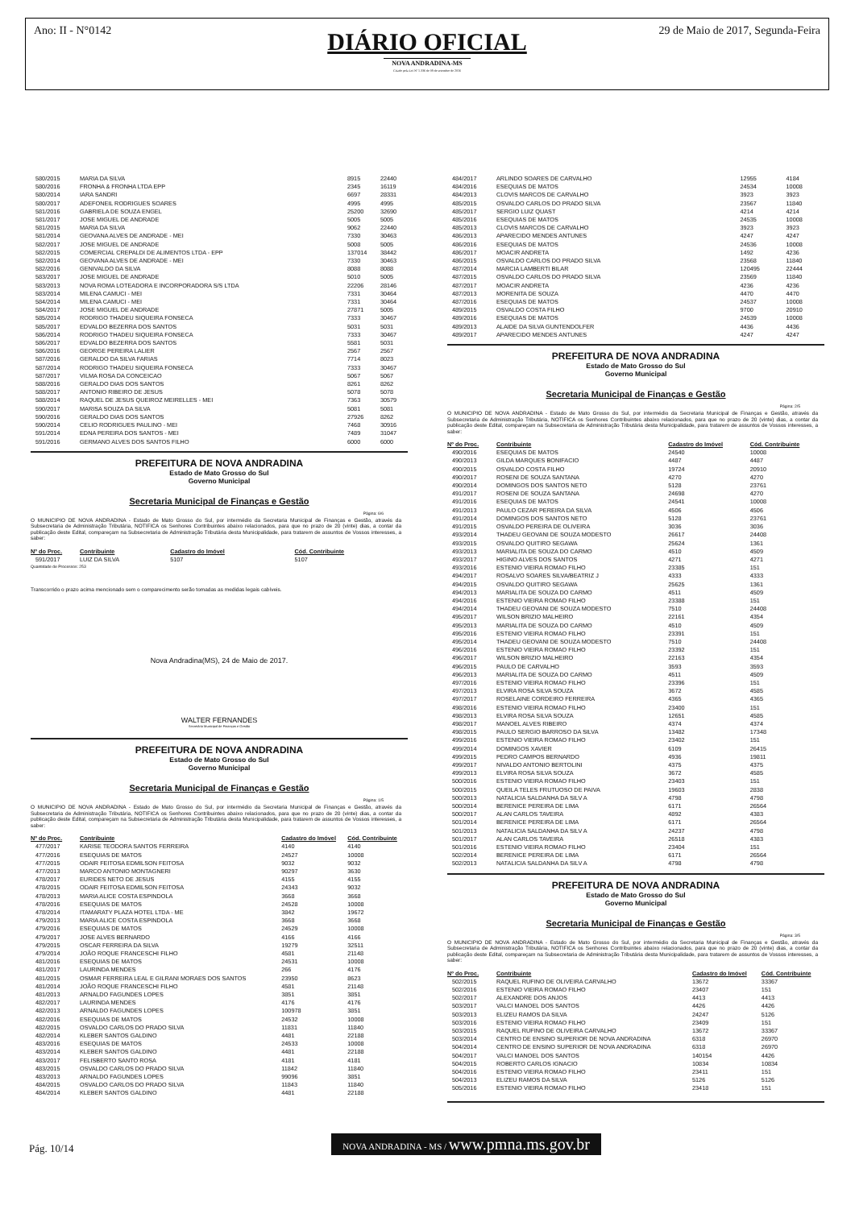Ano: II - N°0142
DIÁRIO OFICIAL
NOVA ANDRADINA-MS
Criado pela Lei Nº 1.336 de 09 de setembro de 2016
29 de Maio de 2017, Segunda-Feira
| 580/2015 | MARIA DA SILVA | 8915 | 22440 |
| 580/2016 | FRONHA & FRONHA LTDA EPP | 2345 | 16119 |
| 580/2014 | IARA SANDRI | 6697 | 28331 |
| 580/2017 | ADEFONEIL RODRIGUES SOARES | 4995 | 4995 |
| 581/2016 | GABRIELA DE SOUZA ENGEL | 25200 | 32690 |
| 581/2017 | JOSE MIGUEL DE ANDRADE | 5005 | 5005 |
| 581/2015 | MARIA DA SILVA | 9062 | 22440 |
| 581/2014 | GEOVANA ALVES DE ANDRADE - MEI | 7330 | 30463 |
| 582/2017 | JOSE MIGUEL DE ANDRADE | 5008 | 5005 |
| 582/2015 | COMERCIAL CREPALDI DE ALIMENTOS LTDA - EPP | 137014 | 38442 |
| 582/2014 | GEOVANA ALVES DE ANDRADE - MEI | 7330 | 30463 |
| 582/2016 | GENIVALDO DA SILVA | 8088 | 8088 |
| 583/2017 | JOSE MIGUEL DE ANDRADE | 5010 | 5005 |
| 583/2013 | NOVA ROMA LOTEADORA E INCORPORADORA S/S LTDA | 22206 | 28146 |
| 583/2014 | MILENA CAMUCI - MEI | 7331 | 30464 |
| 584/2014 | MILENA CAMUCI - MEI | 7331 | 30464 |
| 584/2017 | JOSE MIGUEL DE ANDRADE | 27871 | 5005 |
| 585/2014 | RODRIGO THADEU SIQUEIRA FONSECA | 7333 | 30467 |
| 585/2017 | EDVALDO BEZERRA DOS SANTOS | 5031 | 5031 |
| 586/2014 | RODRIGO THADEU SIQUEIRA FONSECA | 7333 | 30467 |
| 586/2017 | EDVALDO BEZERRA DOS SANTOS | 5581 | 5031 |
| 586/2016 | GEORGE PEREIRA LALIER | 2567 | 2567 |
| 587/2016 | GERALDO DA SILVA FARIAS | 7714 | 8023 |
| 587/2014 | RODRIGO THADEU SIQUEIRA FONSECA | 7333 | 30467 |
| 587/2017 | VILMA ROSA DA CONCEICAO | 5067 | 5067 |
| 588/2016 | GERALDO DIAS DOS SANTOS | 8261 | 8262 |
| 588/2017 | ANTONIO RIBEIRO DE JESUS | 5078 | 5078 |
| 588/2014 | RAQUEL DE JESUS QUEIROZ MEIRELLES - MEI | 7363 | 30579 |
| 590/2017 | MARISA SOUZA DA SILVA | 5081 | 5081 |
| 590/2016 | GERALDO DIAS DOS SANTOS | 27926 | 8262 |
| 590/2014 | CELIO RODRIGUES PAULINO - MEI | 7468 | 30916 |
| 591/2014 | EDNA PEREIRA DOS SANTOS - MEI | 7489 | 31047 |
| 591/2016 | GERMANO ALVES DOS SANTOS FILHO | 6000 | 6000 |
PREFEITURA DE NOVA ANDRADINA
Estado de Mato Grosso do Sul
Governo Municipal
Secretaria Municipal de Finanças e Gestão
Página: 6/6
O MUNICIPIO DE NOVA ANDRADINA - Estado de Mato Grosso do Sul, por intermédio da Secretaria Municipal de Finanças e Gestão, através da Subsecretaria de Administração Tributária, NOTIFICA os Senhores Contribuintes abaixo relacionados, para que no prazo de 20 (vinte) dias, a contar da publicação deste Edital, compareçam na Subsecretaria de Administração Tributária desta Municipalidade, para tratarem de assuntos de Vossos interesses, a saber:
| Nº do Proc. | Contribuinte | Cadastro do Imóvel | Cód. Contribuinte |
| --- | --- | --- | --- |
| 591/2017 | LUIZ DA SILVA | 5107 | 5107 |
Quantidade de Processos: 253
Transcorrido o prazo acima mencionado sem o comparecimento serão tomadas as medidas legais cabíveis.
Nova Andradina(MS), 24 de Maio de 2017.
WALTER FERNANDES
Secretário Municipal de Finanças e Gestão
PREFEITURA DE NOVA ANDRADINA
Estado de Mato Grosso do Sul
Governo Municipal
Secretaria Municipal de Finanças e Gestão
Página: 1/5
O MUNICIPIO DE NOVA ANDRADINA - Estado de Mato Grosso do Sul, por intermédio da Secretaria Municipal de Finanças e Gestão, através da Subsecretaria de Administração Tributária, NOTIFICA os Senhores Contribuintes abaixo relacionados, para que no prazo de 20 (vinte) dias, a contar da publicação deste Edital, compareçam na Subsecretaria de Administração Tributária desta Municipalidade, para tratarem de assuntos de Vossos interesses, a saber:
| Nº do Proc. | Contribuinte | Cadastro do Imóvel | Cód. Contribuinte |
| --- | --- | --- | --- |
| 477/2017 | KARISE TEODORA SANTOS FERREIRA | 4140 | 4140 |
| 477/2016 | ESEQUIAS DE MATOS | 24527 | 10008 |
| 477/2015 | ODAIR FEITOSA EDMILSON FEITOSA | 9032 | 9032 |
| 477/2013 | MARCO ANTONIO MONTAGNERI | 90297 | 3630 |
| 478/2017 | EURIDES NETO DE JESUS | 4155 | 4155 |
| 478/2015 | ODAIR FEITOSA EDMILSON FEITOSA | 24343 | 9032 |
| 478/2013 | MARIA ALICE COSTA ESPINDOLA | 3668 | 3668 |
| 478/2016 | ESEQUIAS DE MATOS | 24528 | 10008 |
| 478/2014 | ITAMARATY PLAZA HOTEL LTDA - ME | 3842 | 19672 |
| 479/2013 | MARIA ALICE COSTA ESPINDOLA | 3668 | 3668 |
| 479/2016 | ESEQUIAS DE MATOS | 24529 | 10008 |
| 479/2017 | JOSE ALVES BERNARDO | 4166 | 4166 |
| 479/2015 | OSCAR FERREIRA DA SILVA | 19279 | 32511 |
| 479/2014 | JOÃO ROQUE FRANCESCHI FILHO | 4581 | 21148 |
| 481/2016 | ESEQUIAS DE MATOS | 24531 | 10008 |
| 481/2017 | LAURINDA MENDES | 266 | 4176 |
| 481/2015 | OSMAR FERREIRA LEAL E GILRANI MORAES DOS SANTOS | 23950 | 8623 |
| 481/2014 | JOÃO ROQUE FRANCESCHI FILHO | 4581 | 21148 |
| 481/2013 | ARNALDO FAGUNDES LOPES | 3851 | 3851 |
| 482/2017 | LAURINDA MENDES | 4176 | 4176 |
| 482/2013 | ARNALDO FAGUNDES LOPES | 100978 | 3851 |
| 482/2016 | ESEQUIAS DE MATOS | 24532 | 10008 |
| 482/2015 | OSVALDO CARLOS DO PRADO SILVA | 11831 | 11840 |
| 482/2014 | KLEBER SANTOS GALDINO | 4481 | 22188 |
| 483/2016 | ESEQUIAS DE MATOS | 24533 | 10008 |
| 483/2014 | KLEBER SANTOS GALDINO | 4481 | 22188 |
| 483/2017 | FELISBERTO SANTO ROSA | 4181 | 4181 |
| 483/2015 | OSVALDO CARLOS DO PRADO SILVA | 11842 | 11840 |
| 483/2013 | ARNALDO FAGUNDES LOPES | 99096 | 3851 |
| 484/2015 | OSVALDO CARLOS DO PRADO SILVA | 11843 | 11840 |
| 484/2014 | KLEBER SANTOS GALDINO | 4481 | 22188 |
| 484/2017 | ARLINDO SOARES DE CARVALHO | 12955 | 4184 |
| 484/2016 | ESEQUIAS DE MATOS | 24534 | 10008 |
| 484/2013 | CLOVIS MARCOS DE CARVALHO | 3923 | 3923 |
| 485/2015 | OSVALDO CARLOS DO PRADO SILVA | 23567 | 11840 |
| 485/2017 | SERGIO LUIZ QUAST | 4214 | 4214 |
| 485/2016 | ESEQUIAS DE MATOS | 24535 | 10008 |
| 485/2013 | CLOVIS MARCOS DE CARVALHO | 3923 | 3923 |
| 486/2013 | APARECIDO MENDES ANTUNES | 4247 | 4247 |
| 486/2016 | ESEQUIAS DE MATOS | 24536 | 10008 |
| 486/2017 | MOACIR ANDRETA | 1492 | 4236 |
| 486/2015 | OSVALDO CARLOS DO PRADO SILVA | 23568 | 11840 |
| 487/2014 | MARCIA LAMBERTI BILAR | 120495 | 22444 |
| 487/2015 | OSVALDO CARLOS DO PRADO SILVA | 23569 | 11840 |
| 487/2017 | MOACIR ANDRETA | 4236 | 4236 |
| 487/2013 | MORENITA DE SOUZA | 4470 | 4470 |
| 487/2016 | ESEQUIAS DE MATOS | 24537 | 10008 |
| 489/2015 | OSVALDO COSTA FILHO | 9700 | 20910 |
| 489/2016 | ESEQUIAS DE MATOS | 24539 | 10008 |
| 489/2013 | ALAIDE DA SILVA GUNTENDOLFER | 4436 | 4436 |
| 489/2017 | APARECIDO MENDES ANTUNES | 4247 | 4247 |
PREFEITURA DE NOVA ANDRADINA
Estado de Mato Grosso do Sul
Governo Municipal
Secretaria Municipal de Finanças e Gestão
Página: 2/5
O MUNICIPIO DE NOVA ANDRADINA - Estado de Mato Grosso do Sul, por intermédio da Secretaria Municipal de Finanças e Gestão, através da Subsecretaria de Administração Tributária, NOTIFICA os Senhores Contribuintes abaixo relacionados, para que no prazo de 20 (vinte) dias, a contar da publicação deste Edital, compareçam na Subsecretaria de Administração Tributária desta Municipalidade, para tratarem de assuntos de Vossos interesses, a saber:
| Nº do Proc. | Contribuinte | Cadastro do Imóvel | Cód. Contribuinte |
| --- | --- | --- | --- |
| 490/2016 | ESEQUIAS DE MATOS | 24540 | 10008 |
| 490/2013 | GILDA MARQUES BONIFACIO | 4487 | 4487 |
| 490/2015 | OSVALDO COSTA FILHO | 19724 | 20910 |
| 490/2017 | ROSENI DE SOUZA SANTANA | 4270 | 4270 |
| 490/2014 | DOMINGOS DOS SANTOS NETO | 5128 | 23761 |
| 491/2017 | ROSENI DE SOUZA SANTANA | 24698 | 4270 |
| 491/2016 | ESEQUIAS DE MATOS | 24541 | 10008 |
| 491/2013 | PAULO CEZAR PEREIRA DA SILVA | 4506 | 4506 |
| 491/2014 | DOMINGOS DOS SANTOS NETO | 5128 | 23761 |
| 491/2015 | OSVALDO PEREIRA DE OLIVEIRA | 3036 | 3036 |
| 493/2014 | THADEU GEOVANI DE SOUZA MODESTO | 26617 | 24408 |
| 493/2015 | OSVALDO QUITIRO SEGAWA | 25624 | 1361 |
| 493/2013 | MARIALITA DE SOUZA DO CARMO | 4510 | 4509 |
| 493/2017 | HIGINO ALVES DOS SANTOS | 4271 | 4271 |
| 493/2016 | ESTENIO VIEIRA ROMAO FILHO | 23385 | 151 |
| 494/2017 | ROSALVO SOARES SILVA/BEATRIZ J | 4333 | 4333 |
| 494/2015 | OSVALDO QUITIRO SEGAWA | 25625 | 1361 |
| 494/2013 | MARIALITA DE SOUZA DO CARMO | 4511 | 4509 |
| 494/2016 | ESTENIO VIEIRA ROMAO FILHO | 23388 | 151 |
| 494/2014 | THADEU GEOVANI DE SOUZA MODESTO | 7510 | 24408 |
| 495/2017 | WILSON BRIZIO MALHEIRO | 22161 | 4354 |
| 495/2013 | MARIALITA DE SOUZA DO CARMO | 4510 | 4509 |
| 495/2016 | ESTENIO VIEIRA ROMAO FILHO | 23391 | 151 |
| 495/2014 | THADEU GEOVANI DE SOUZA MODESTO | 7510 | 24408 |
| 496/2016 | ESTENIO VIEIRA ROMAO FILHO | 23392 | 151 |
| 496/2017 | WILSON BRIZIO MALHEIRO | 22163 | 4354 |
| 496/2015 | PAULO DE CARVALHO | 3593 | 3593 |
| 496/2013 | MARIALITA DE SOUZA DO CARMO | 4511 | 4509 |
| 497/2016 | ESTENIO VIEIRA ROMAO FILHO | 23396 | 151 |
| 497/2013 | ELVIRA ROSA SILVA SOUZA | 3672 | 4585 |
| 497/2017 | ROSELAINE CORDEIRO FERREIRA | 4365 | 4365 |
| 498/2016 | ESTENIO VIEIRA ROMAO FILHO | 23400 | 151 |
| 498/2013 | ELVIRA ROSA SILVA SOUZA | 12651 | 4585 |
| 498/2017 | MANOEL ALVES RIBEIRO | 4374 | 4374 |
| 498/2015 | PAULO SERGIO BARROSO DA SILVA | 13482 | 17348 |
| 499/2016 | ESTENIO VIEIRA ROMAO FILHO | 23402 | 151 |
| 499/2014 | DOMINGOS XAVIER | 6109 | 26415 |
| 499/2015 | PEDRO CAMPOS BERNARDO | 4936 | 19811 |
| 499/2017 | NIVALDO ANTONIO BERTOLINI | 4375 | 4375 |
| 499/2013 | ELVIRA ROSA SILVA SOUZA | 3672 | 4585 |
| 500/2016 | ESTENIO VIEIRA ROMAO FILHO | 23403 | 151 |
| 500/2015 | QUEILA TELES FRUTUOSO DE PAIVA | 19603 | 2838 |
| 500/2013 | NATALICIA SALDANHA DA SILV A | 4798 | 4798 |
| 500/2014 | BERENICE PEREIRA DE LIMA | 6171 | 26564 |
| 500/2017 | ALAN CARLOS TAVEIRA | 4892 | 4383 |
| 501/2014 | BERENICE PEREIRA DE LIMA | 6171 | 26564 |
| 501/2013 | NATALICIA SALDANHA DA SILV A | 24237 | 4798 |
| 501/2017 | ALAN CARLOS TAVEIRA | 26518 | 4383 |
| 501/2016 | ESTENIO VIEIRA ROMAO FILHO | 23404 | 151 |
| 502/2014 | BERENICE PEREIRA DE LIMA | 6171 | 26564 |
| 502/2013 | NATALICIA SALDANHA DA SILV A | 4798 | 4798 |
PREFEITURA DE NOVA ANDRADINA
Estado de Mato Grosso do Sul
Governo Municipal
Secretaria Municipal de Finanças e Gestão
Página: 3/5
O MUNICIPIO DE NOVA ANDRADINA - Estado de Mato Grosso do Sul, por intermédio da Secretaria Municipal de Finanças e Gestão, através da Subsecretaria de Administração Tributária, NOTIFICA os Senhores Contribuintes abaixo relacionados, para que no prazo de 20 (vinte) dias, a contar da publicação deste Edital, compareçam na Subsecretaria de Administração Tributária desta Municipalidade, para tratarem de assuntos de Vossos interesses, a saber:
| Nº do Proc. | Contribuinte | Cadastro do Imóvel | Cód. Contribuinte |
| --- | --- | --- | --- |
| 502/2015 | RAQUEL RUFINO DE OLIVEIRA CARVALHO | 13672 | 33367 |
| 502/2016 | ESTENIO VIEIRA ROMAO FILHO | 23407 | 151 |
| 502/2017 | ALEXANDRE DOS ANJOS | 4413 | 4413 |
| 503/2017 | VALCI MANOEL DOS SANTOS | 4426 | 4426 |
| 503/2013 | ELIZEU RAMOS DA SILVA | 24247 | 5126 |
| 503/2016 | ESTENIO VIEIRA ROMAO FILHO | 23409 | 151 |
| 503/2015 | RAQUEL RUFINO DE OLIVEIRA CARVALHO | 13672 | 33367 |
| 503/2014 | CENTRO DE ENSINO SUPERIOR DE NOVA ANDRADINA | 6318 | 26970 |
| 504/2014 | CENTRO DE ENSINO SUPERIOR DE NOVA ANDRADINA | 6318 | 26970 |
| 504/2017 | VALCI MANOEL DOS SANTOS | 140154 | 4426 |
| 504/2015 | ROBERTO CARLOS IGNACIO | 10834 | 10834 |
| 504/2016 | ESTENIO VIEIRA ROMAO FILHO | 23411 | 151 |
| 504/2013 | ELIZEU RAMOS DA SILVA | 5126 | 5126 |
| 505/2016 | ESTENIO VIEIRA ROMAO FILHO | 23418 | 151 |
Pág. 10/14
NOVA ANDRADINA - MS / www.pmna.ms.gov.br